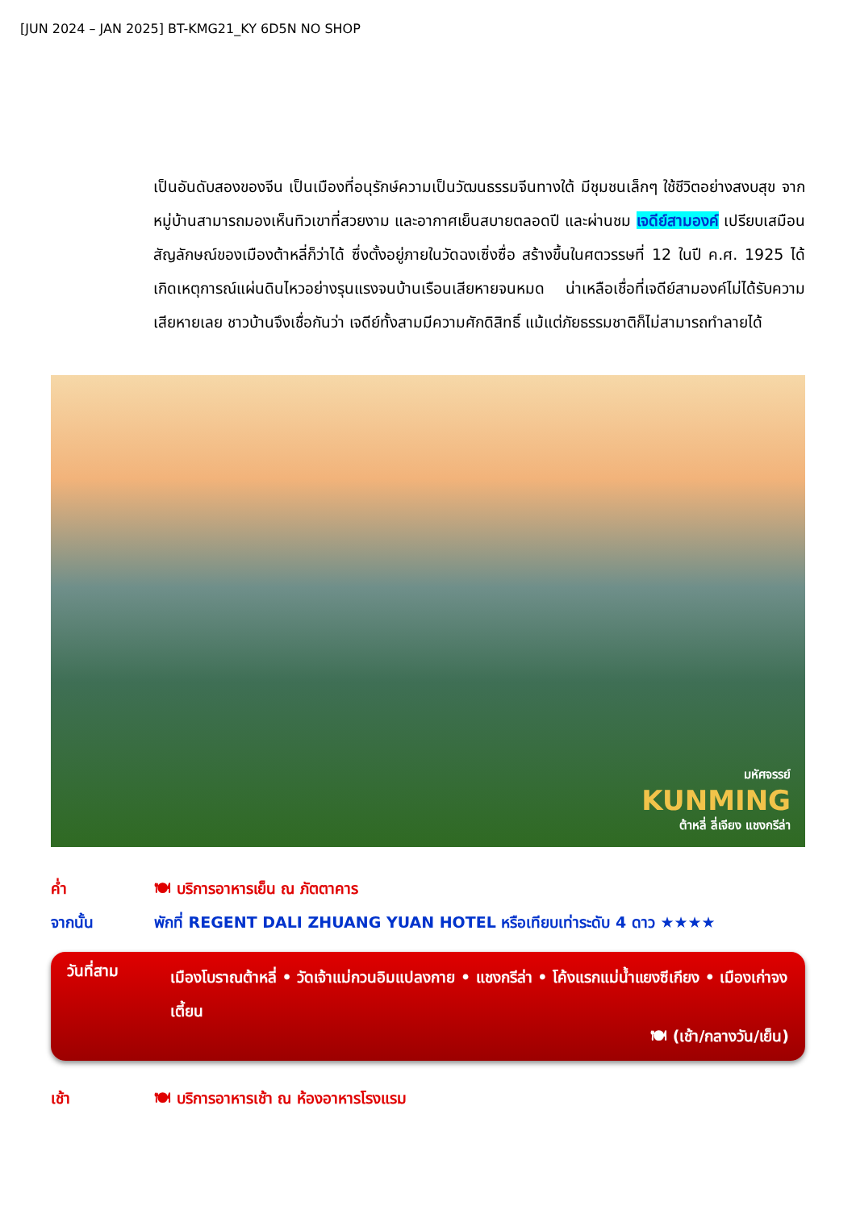[JUN 2024 – JAN 2025] BT-KMG21_KY 6D5N NO SHOP
เป็นอันดับสองของจีน เป็นเมืองที่อนุรักษ์ความเป็นวัฒนธรรมจีนทางใต้ มีชุมชนเล็กๆ ใช้ชีวิตอย่างสงบสุข จากหมู่บ้านสามารถมองเห็นทิวเขาที่สวยงาม และอากาศเย็นสบายตลอดปี และผ่านชม เจดีย์สามองค์ เปรียบเสมือนสัญลักษณ์ของเมืองต้าหลี่ก็ว่าได้ ซึ่งตั้งอยู่ภายในวัดฉงเซิ่งซื่อ สร้างขึ้นในศตวรรษที่ 12 ในปี ค.ศ. 1925 ได้เกิดเหตุการณ์แผ่นดินไหวอย่างรุนแรงจนบ้านเรือนเสียหายจนหมด น่าเหลือเชื่อที่เจดีย์สามองค์ไม่ได้รับความเสียหายเลย ชาวบ้านจึงเชื่อกันว่า เจดีย์ทั้งสามมีความศักดิสิทธิ์ แม้แต่ภัยธรรมชาติก็ไม่สามารถทำลายได้
มหัศจรรย์
KUNMING
ต้าหลี่ ลี่เจียง แชงกรีล่า
ค่ำ 🍽 บริการอาหารเย็น ณ ภัตตาคาร
จากนั้น พักที่ REGENT DALI ZHUANG YUAN HOTEL หรือเทียบเท่าระดับ 4 ดาว ★★★★
วันที่สาม
เมืองโบราณต้าหลี่ • วัดเจ้าแม่กวนอิมแปลงกาย • แชงกรีล่า • โค้งแรกแม่น้ำแยงซีเกียง • เมืองเก่าจงเตี้ยน
🍽 (เช้า/กลางวัน/เย็น)
เช้า 🍽 บริการอาหารเช้า ณ ห้องอาหารโรงแรม